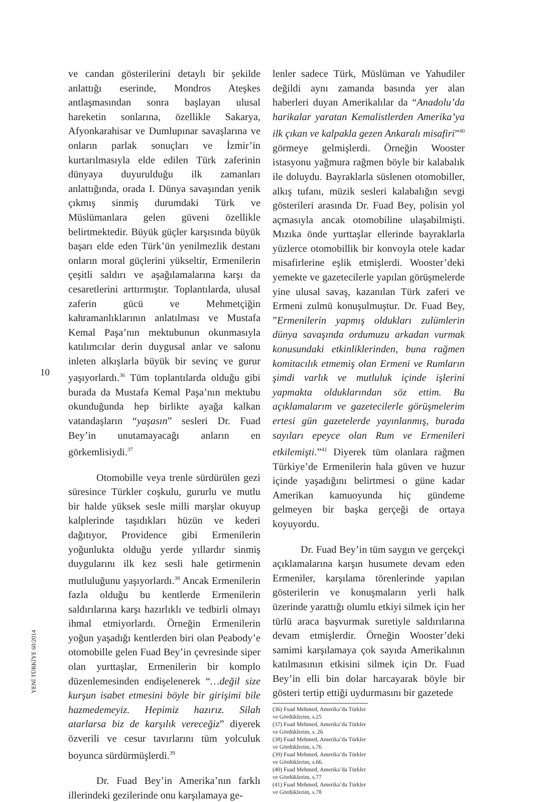10
YENİ TÜRKİYE 60/2014
ve candan gösterilerini detaylı bir şekilde anlattığı eserinde, Mondros Ateşkes antlaşmasından sonra başlayan ulusal hareketin sonlarına, özellikle Sakarya, Afyonkarahisar ve Dumlupınar savaşlarına ve onların parlak sonuçları ve İzmir’in kurtarılmasıyla elde edilen Türk zaferinin dünyaya duyurulduğu ilk zamanları anlattığında, orada I. Dünya savaşından yenik çıkmış sinmiş durumdaki Türk ve Müslümanlara gelen güveni özellikle belirtmektedir. Büyük güçler karşısında büyük başarı elde eden Türk’ün yenilmezlik destanı onların moral güçlerini yükseltir, Ermenilerin çeşitli saldırı ve aşağılamalarına karşı da cesaretlerini arttırmıştır. Toplantılarda, ulusal zaferin gücü ve Mehmetçiğin kahramanlıklarının anlatılması ve Mustafa Kemal Paşa’nın mektubunun okunmasıyla katılımcılar derin duygusal anlar ve salonu inleten alkışlarla büyük bir sevinç ve gurur yaşıyorlardı.<sup>36</sup> Tüm toplantılarda olduğu gibi burada da Mustafa Kemal Paşa’nın mektubu okunduğunda hep birlikte ayağa kalkan vatandaşların “yaşasın” sesleri Dr. Fuad Bey’in unutamayacağı anların en görkemlisiydi.<sup>37</sup>
Otomobille veya trenle sürdürülen gezi süresince Türkler coşkulu, gururlu ve mutlu bir halde yüksek sesle milli marşlar okuyup kalplerinde taşıdıkları hüzün ve kederi dağıtıyor, Providence gibi Ermenilerin yoğunlukta olduğu yerde yıllardır sinmiş duygularını ilk kez sesli hale getirmenin mutluluğunu yaşıyorlardı.<sup>38</sup> Ancak Ermenilerin fazla olduğu bu kentlerde Ermenilerin saldırılarına karşı hazırlıklı ve tedbirli olmayı ihmal etmiyorlardı. Örneğin Ermenilerin yoğun yaşadığı kentlerden biri olan Peabody’e otomobille gelen Fuad Bey’in çevresinde siper olan yurttaşlar, Ermenilerin bir komplo düzenlemesinden endişelenerek “…değil size kurşun isabet etmesini böyle bir girişimi bile hazmedemeyiz. Hepimiz hazırız. Silah atarlarsa biz de karşılık vereceğiz” diyerek özverili ve cesur tavırlarını tüm yolculuk boyunca sürdürmüşlerdi.<sup>39</sup>
Dr. Fuad Bey’in Amerika’nın farklı illerindeki gezilerinde onu karşılamaya ge-
lenler sadece Türk, Müslüman ve Yahudiler değildi aynı zamanda basında yer alan haberleri duyan Amerikalılar da “Anadolu’da harikalar yaratan Kemalistlerden Amerika’ya ilk çıkan ve kalpakla gezen Ankaralı misafiri”<sup>40</sup> görmeye gelmişlerdi. Örneğin Wooster istasyonu yağmura rağmen böyle bir kalabalık ile doluydu. Bayraklarla süslenen otomobiller, alkış tufanı, müzik sesleri kalabalığın sevgi gösterileri arasında Dr. Fuad Bey, polisin yol açmasıyla ancak otomobiline ulaşabilmişti. Mızıka önde yurttaşlar ellerinde bayraklarla yüzlerce otomobillik bir konvoyla otele kadar misafirlerine eşlik etmişlerdi. Wooster’deki yemekte ve gazetecilerle yapılan görüşmelerde yine ulusal savaş, kazanılan Türk zaferi ve Ermeni zulmü konuşulmuştur. Dr. Fuad Bey, ”Ermenilerin yapmış oldukları zulümlerin dünya savaşında ordumuzu arkadan vurmak konusundaki etkinliklerinden, buna rağmen komitacılık etmemiş olan Ermeni ve Rumların şimdi varlık ve mutluluk içinde işlerini yapmakta olduklarından söz ettim. Bu açıklamalarım ve gazetecilerle görüşmelerim ertesi gün gazetelerde yayınlanmış, burada sayıları epeyce olan Rum ve Ermenileri etkilemişti.”<sup>41</sup> Diyerek tüm olanlara rağmen Türkiye’de Ermenilerin hala güven ve huzur içinde yaşadığını belirtmesi o güne kadar Amerikan kamuoyunda hiç gündeme gelmeyen bir başka gerçeği de ortaya koyuyordu.
Dr. Fuad Bey’in tüm saygın ve gerçekçi açıklamalarına karşın husumete devam eden Ermeniler, karşılama törenlerinde yapılan gösterilerin ve konuşmaların yerli halk üzerinde yarattığı olumlu etkiyi silmek için her türlü araca başvurmak suretiyle saldırılarına devam etmişlerdir. Örneğin Wooster’deki samimi karşılamaya çok sayıda Amerikalının katılmasının etkisini silmek için Dr. Fuad Bey’in elli bin dolar harcayarak böyle bir gösteri tertip ettiği uydurmasını bir gazetede
(36) Fuad Mehmed, Amerika’da Türkler ve Gördüklerim, s.25
(37) Fuad Mehmed, Amerika’da Türkler ve Gördüklerim, s. 26
(38) Fuad Mehmed, Amerika’da Türkler ve Gördüklerim, s.76
(39) Fuad Mehmed, Amerika’da Türkler ve Gördüklerim, s.66.
(40) Fuad Mehmed, Amerika’da Türkler ve Gördüklerim, s.77
(41) Fuad Mehmed, Amerika’da Türkler ve Gördüklerim, s.78